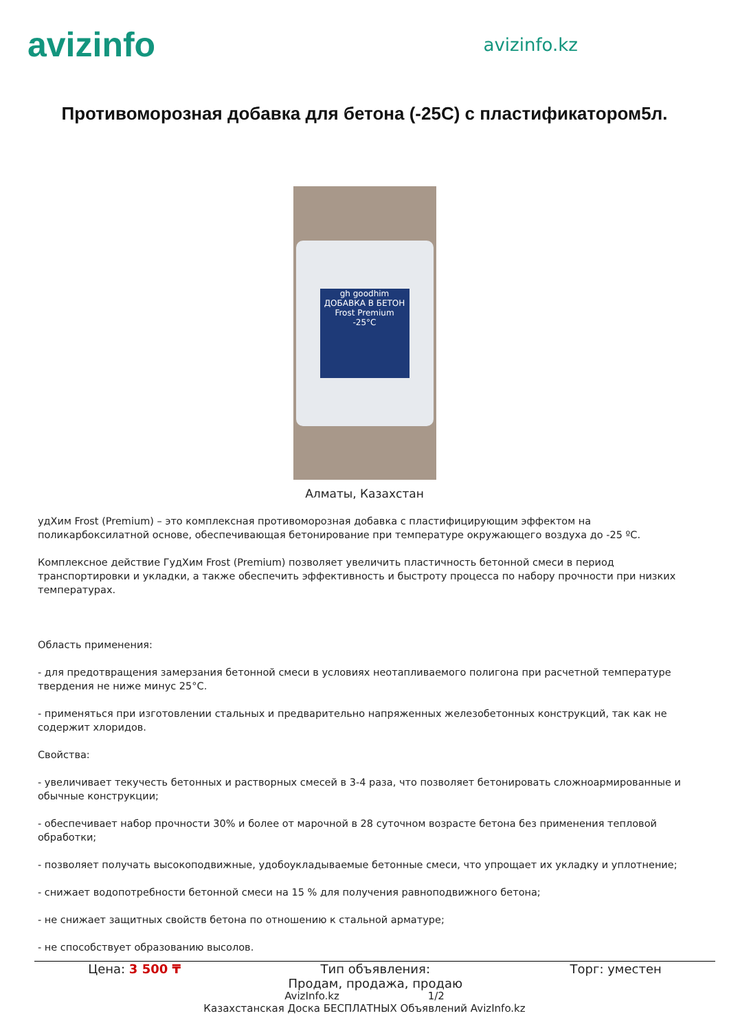avizinfo
avizinfo.kz
Противоморозная добавка для бетона (-25С) с пластификатором5л.
gh goodhim
ДОБАВКА В БЕТОН
Frost Premium
-25°C
Алматы, Казахстан
удХим Frost (Premium) – это комплексная противоморозная добавка с пластифицирующим эффектом на поликарбоксилатной основе, обеспечивающая бетонирование при температуре окружающего воздуха до -25 ºС.
Комплексное действие ГудХим Frost (Premium) позволяет увеличить пластичность бетонной смеси в период транспортировки и укладки, а также обеспечить эффективность и быстроту процесса по набору прочности при низких температурах.
Область применения:
- для предотвращения замерзания бетонной смеси в условиях неотапливаемого полигона при расчетной температуре твердения не ниже минус 25°С.
- применяться при изготовлении стальных и предварительно напряженных железобетонных конструкций, так как не содержит хлоридов.
Свойства:
- увеличивает текучесть бетонных и растворных смесей в 3-4 раза, что позволяет бетонировать сложноармированные и обычные конструкции;
- обеспечивает набор прочности 30% и более от марочной в 28 суточном возрасте бетона без применения тепловой обработки;
- позволяет получать высокоподвижные, удобоукладываемые бетонные смеси, что упрощает их укладку и уплотнение;
- снижает водопотребности бетонной смеси на 15 % для получения равноподвижного бетона;
- не снижает защитных свойств бетона по отношению к стальной арматуре;
- не способствует образованию высолов.
Цена: 3 500 ₸ Тип объявления:
Продам, продажа, продаю Торг: уместен
AvizInfo.kz 1/2
Казахстанская Доска БЕСПЛАТНЫХ Объявлений AvizInfo.kz